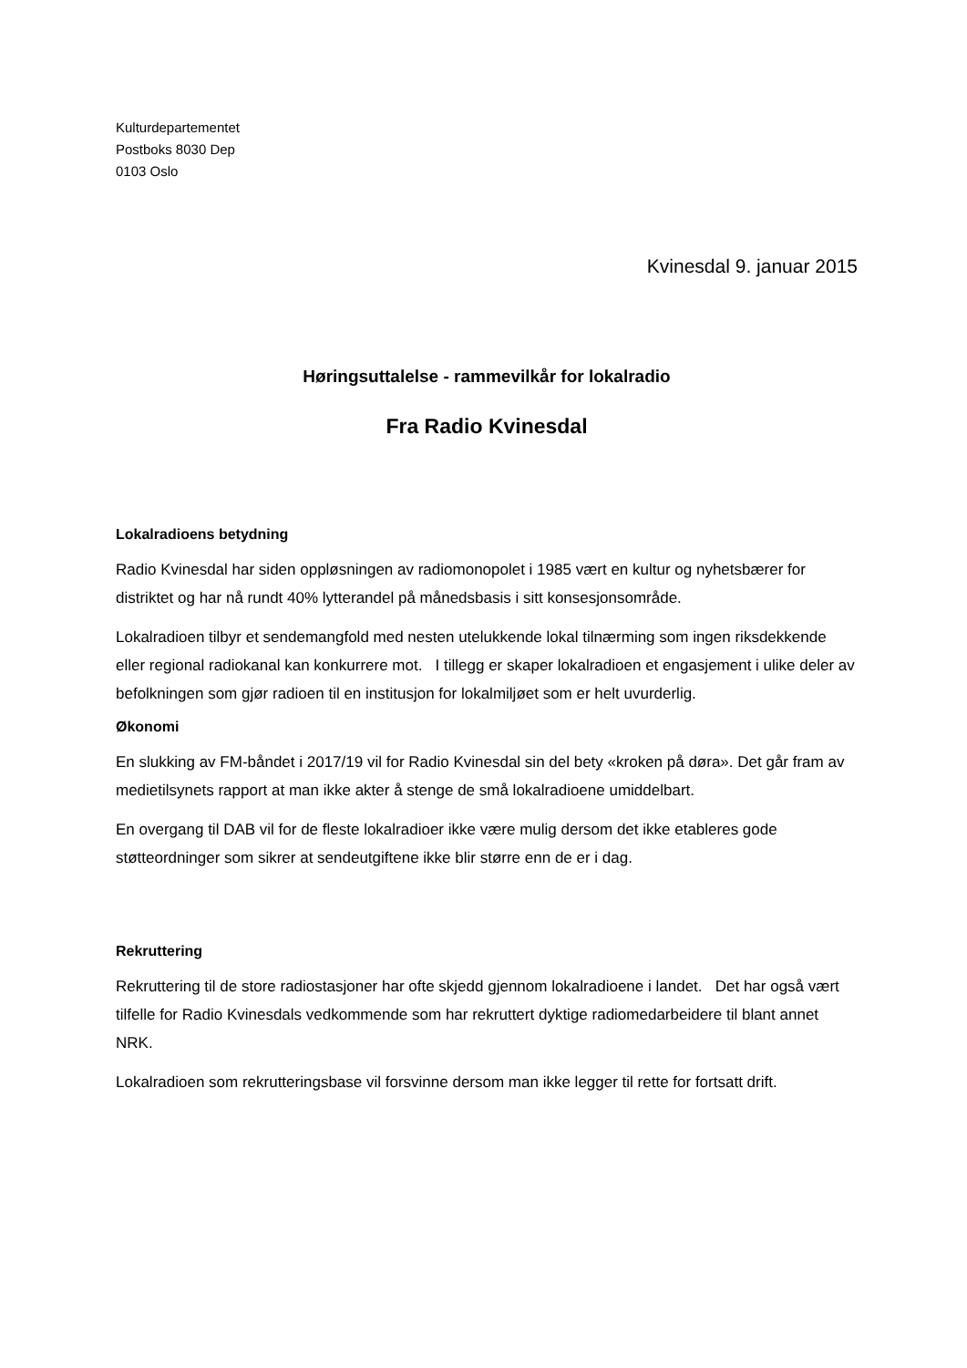Kulturdepartementet
Postboks 8030 Dep
0103 Oslo
Kvinesdal 9. januar 2015
Høringsuttalelse - rammevilkår for lokalradio
Fra Radio Kvinesdal
Lokalradioens betydning
Radio Kvinesdal har siden oppløsningen av radiomonopolet i 1985 vært en kultur og nyhetsbærer for distriktet og har nå rundt 40% lytterandel på månedsbasis i sitt konsesjonsområde.
Lokalradioen tilbyr et sendemangfold med nesten utelukkende lokal tilnærming som ingen riksdekkende eller regional radiokanal kan konkurrere mot. I tillegg er skaper lokalradioen et engasjement i ulike deler av befolkningen som gjør radioen til en institusjon for lokalmiljøet som er helt uvurderlig.
Økonomi
En slukking av FM-båndet i 2017/19 vil for Radio Kvinesdal sin del bety «kroken på døra». Det går fram av medietilsynets rapport at man ikke akter å stenge de små lokalradioene umiddelbart.
En overgang til DAB vil for de fleste lokalradioer ikke være mulig dersom det ikke etableres gode støtteordninger som sikrer at sendeutgiftene ikke blir større enn de er i dag.
Rekruttering
Rekruttering til de store radiostasjoner har ofte skjedd gjennom lokalradioene i landet. Det har også vært tilfelle for Radio Kvinesdals vedkommende som har rekruttert dyktige radiomedarbeidere til blant annet NRK.
Lokalradioen som rekrutteringsbase vil forsvinne dersom man ikke legger til rette for fortsatt drift.